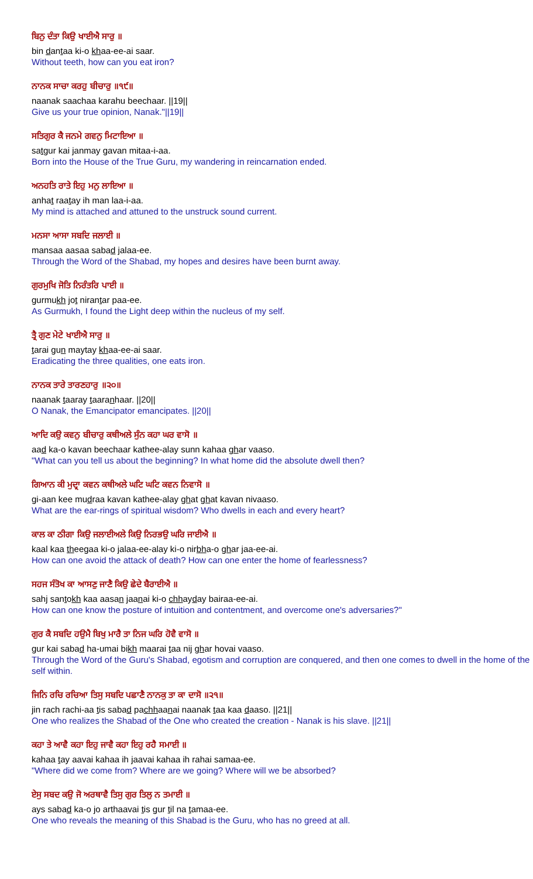ਬਿਨੁ ਦੰਤਾ ਕਿਉ ਖਾਈਐ ਸਾਰੁ ॥
bin dantaa ki-o khaa-ee-ai saar.
Without teeth, how can you eat iron?
ਨਾਨਕ ਸਾਚਾ ਕਰਹੁ ਬੀਚਾਰੁ ॥੧੯॥
naanak saachaa karahu beechaar. ||19||
Give us your true opinion, Nanak."||19||
ਸਤਿਗੁਰ ਕੈ ਜਨਮੇ ਗਵਨੁ ਮਿਟਾਇਆ ॥
satgur kai janmay gavan mitaa-i-aa.
Born into the House of the True Guru, my wandering in reincarnation ended.
ਅਨਹਤਿ ਰਾਤੇ ਇਹੁ ਮਨੁ ਲਾਇਆ ॥
anhat raatay ih man laa-i-aa.
My mind is attached and attuned to the unstruck sound current.
ਮਨਸਾ ਆਸਾ ਸਬਦਿ ਜਲਾਈ ॥
mansaa aasaa sabad jalaa-ee.
Through the Word of the Shabad, my hopes and desires have been burnt away.
ਗੁਰਮੁਖਿ ਜੋਤਿ ਨਿਰੰਤਰਿ ਪਾਈ ॥
gurmukh jot nirantar paa-ee.
As Gurmukh, I found the Light deep within the nucleus of my self.
ਤ੍ਰੈ ਗੁਣ ਮੇਟੇ ਖਾਈਐ ਸਾਰੁ ॥
tarai gun maytay khaa-ee-ai saar.
Eradicating the three qualities, one eats iron.
ਨਾਨਕ ਤਾਰੇ ਤਾਰਣਹਾਰੁ ॥੨੦॥
naanak taaray taaranhaar. ||20||
O Nanak, the Emancipator emancipates. ||20||
ਆਦਿ ਕਉ ਕਵਨੁ ਬੀਚਾਰੁ ਕਥੀਅਲੇ ਸੁੰਨ ਕਹਾ ਘਰ ਵਾਸੋ ॥
aad ka-o kavan beechaar kathee-alay sunn kahaa ghar vaaso.
"What can you tell us about the beginning? In what home did the absolute dwell then?
ਗਿਆਨ ਕੀ ਮੁਦ੍ਰਾ ਕਵਨ ਕਥੀਅਲੇ ਘਟਿ ਘਟਿ ਕਵਨ ਨਿਵਾਸੋ ॥
gi-aan kee mudraa kavan kathee-alay ghat ghat kavan nivaaso.
What are the ear-rings of spiritual wisdom? Who dwells in each and every heart?
ਕਾਲ ਕਾ ਠੀਗਾ ਕਿਉ ਜਲਾਈਅਲੇ ਕਿਉ ਨਿਰਭਉ ਘਰਿ ਜਾਈਐ ॥
kaal kaa theegaa ki-o jalaa-ee-alay ki-o nirbha-o ghar jaa-ee-ai.
How can one avoid the attack of death? How can one enter the home of fearlessness?
ਸਹਜ ਸੰਤੋਖ ਕਾ ਆਸਣੁ ਜਾਣੈ ਕਿਉ ਛੇਦੇ ਬੈਰਾਈਐ ॥
sahj santokh kaa aasan jaanai ki-o chhayday bairaa-ee-ai.
How can one know the posture of intuition and contentment, and overcome one's adversaries?"
ਗੁਰ ਕੈ ਸਬਦਿ ਹਉਮੈ ਬਿਖੁ ਮਾਰੈ ਤਾ ਨਿਜ ਘਰਿ ਹੋਵੈ ਵਾਸੋ ॥
gur kai sabad ha-umai bikh maarai taa nij ghar hovai vaaso.
Through the Word of the Guru's Shabad, egotism and corruption are conquered, and then one comes to dwell in the home of the self within.
ਜਿਨਿ ਰਚਿ ਰਚਿਆ ਤਿਸੁ ਸਬਦਿ ਪਛਾਣੈ ਨਾਨਕੁ ਤਾ ਕਾ ਦਾਸੋ ॥੨੧॥
jin rach rachi-aa tis sabad pachhaanai naanak taa kaa daaso. ||21||
One who realizes the Shabad of the One who created the creation - Nanak is his slave. ||21||
ਕਹਾ ਤੇ ਆਵੈ ਕਹਾ ਇਹੁ ਜਾਵੈ ਕਹਾ ਇਹੁ ਰਹੈ ਸਮਾਈ ॥
kahaa tay aavai kahaa ih jaavai kahaa ih rahai samaa-ee.
"Where did we come from? Where are we going? Where will we be absorbed?
ਏਸੁ ਸਬਦ ਕਉ ਜੋ ਅਰਥਾਵੈ ਤਿਸੁ ਗੁਰ ਤਿਲੁ ਨ ਤਮਾਈ ॥
ays sabad ka-o jo arthaavai tis gur til na tamaa-ee.
One who reveals the meaning of this Shabad is the Guru, who has no greed at all.